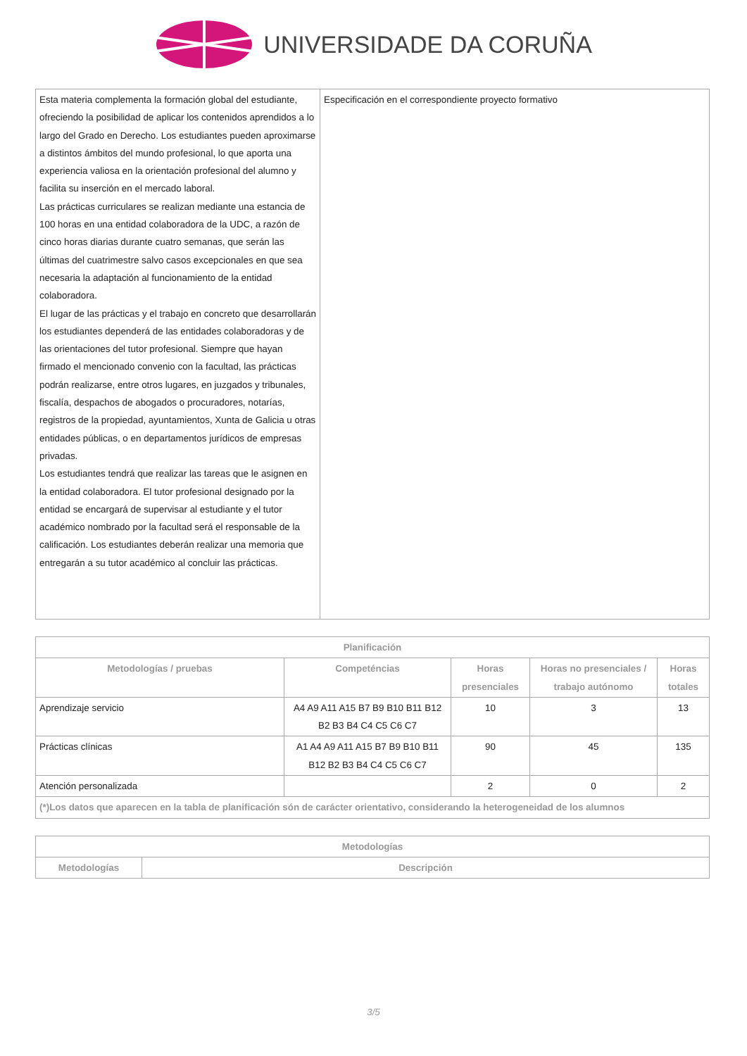UNIVERSIDADE DA CORUÑA
| Esta materia complementa la formación global del estudiante, ofreciendo la posibilidad de aplicar los contenidos aprendidos a lo largo del Grado en Derecho. Los estudiantes pueden aproximarse a distintos ámbitos del mundo profesional, lo que aporta una experiencia valiosa en la orientación profesional del alumno y facilita su inserción en el mercado laboral. Las prácticas curriculares se realizan mediante una estancia de 100 horas en una entidad colaboradora de la UDC, a razón de cinco horas diarias durante cuatro semanas, que serán las últimas del cuatrimestre salvo casos excepcionales en que sea necesaria la adaptación al funcionamiento de la entidad colaboradora. El lugar de las prácticas y el trabajo en concreto que desarrollarán los estudiantes dependerá de las entidades colaboradoras y de las orientaciones del tutor profesional. Siempre que hayan firmado el mencionado convenio con la facultad, las prácticas podrán realizarse, entre otros lugares, en juzgados y tribunales, fiscalía, despachos de abogados o procuradores, notarías, registros de la propiedad, ayuntamientos, Xunta de Galicia u otras entidades públicas, o en departamentos jurídicos de empresas privadas. Los estudiantes tendrá que realizar las tareas que le asignen en la entidad colaboradora. El tutor profesional designado por la entidad se encargará de supervisar al estudiante y el tutor académico nombrado por la facultad será el responsable de la calificación. Los estudiantes deberán realizar una memoria que entregarán a su tutor académico al concluir las prácticas. | Especificación en el correspondiente proyecto formativo |
| Planificación | | | | |
| --- | --- | --- | --- | --- |
| Metodologías / pruebas | Competéncias | Horas presenciales | Horas no presenciales / trabajo autónomo | Horas totales |
| Aprendizaje servicio | A4 A9 A11 A15 B7 B9 B10 B11 B12 B2 B3 B4 C4 C5 C6 C7 | 10 | 3 | 13 |
| Prácticas clínicas | A1 A4 A9 A11 A15 B7 B9 B10 B11 B12 B2 B3 B4 C4 C5 C6 C7 | 90 | 45 | 135 |
| Atención personalizada | | 2 | 0 | 2 |
| (*)Los datos que aparecen en la tabla de planificación són de carácter orientativo, considerando la heterogeneidad de los alumnos | | | | |
| Metodologías | |
| --- | --- |
| Metodologías | Descripción |
3/5